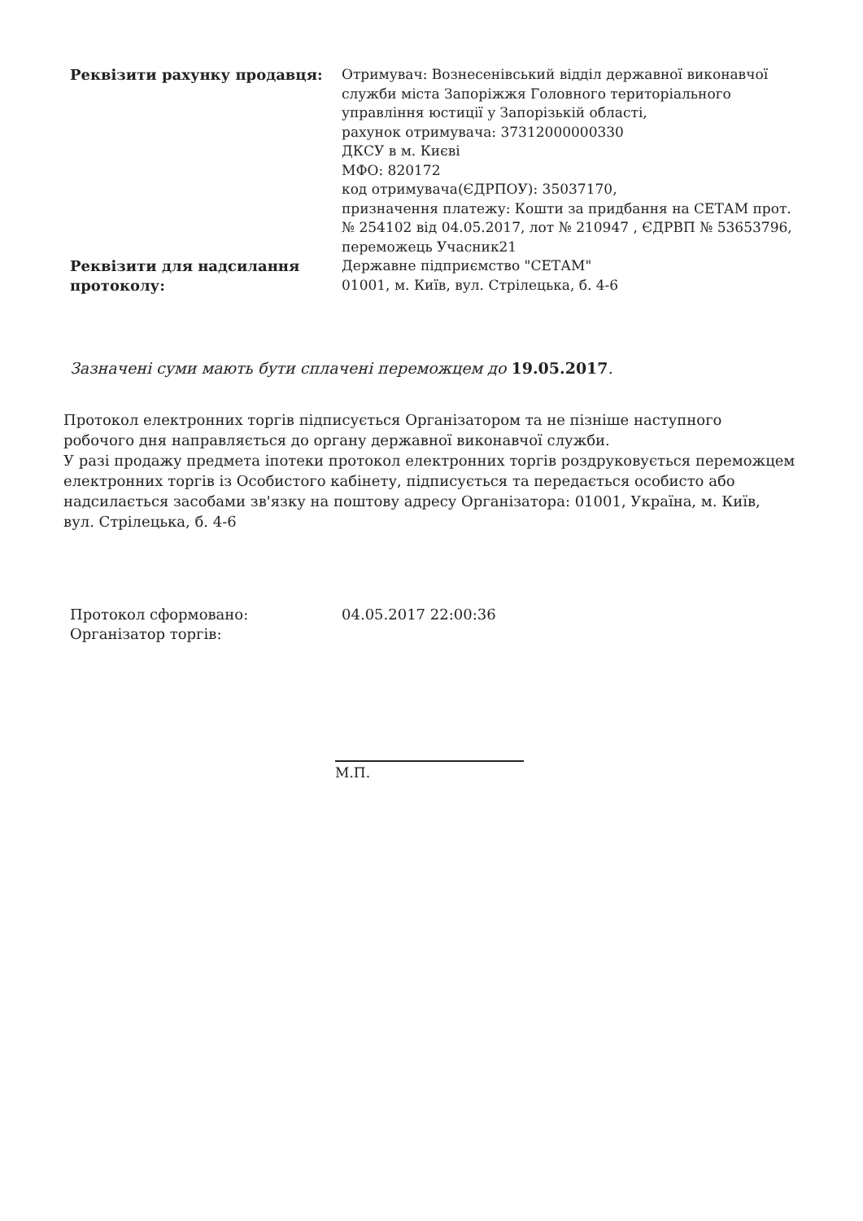| Реквізити рахунку продавця: | Отримувач: Вознесенівський відділ державної виконавчої служби міста Запоріжжя Головного територіального управління юстиції у Запорізькій області, рахунок отримувача: 37312000000330 ДКСУ в м. Києві МФО: 820172 код отримувача(ЄДРПОУ): 35037170, призначення платежу: Кошти за придбання на СЕТАМ прот. № 254102 від 04.05.2017, лот № 210947 , ЄДРВП № 53653796, переможець Учасник21 |
| Реквізити для надсилання протоколу: | Державне підприємство "СЕТАМ" 01001, м. Київ, вул. Стрілецька, б. 4-6 |
Зазначені суми мають бути сплачені переможцем до 19.05.2017.
Протокол електронних торгів підписується Організатором та не пізніше наступного робочого дня направляється до органу державної виконавчої служби.
У разі продажу предмета іпотеки протокол електронних торгів роздруковується переможцем електронних торгів із Особистого кабінету, підписується та передається особисто або надсилається засобами зв'язку на поштову адресу Організатора: 01001, Україна, м. Київ, вул. Стрілецька, б. 4-6
| Протокол сформовано: | 04.05.2017 22:00:36 |
| Організатор торгів: | |
М.П.